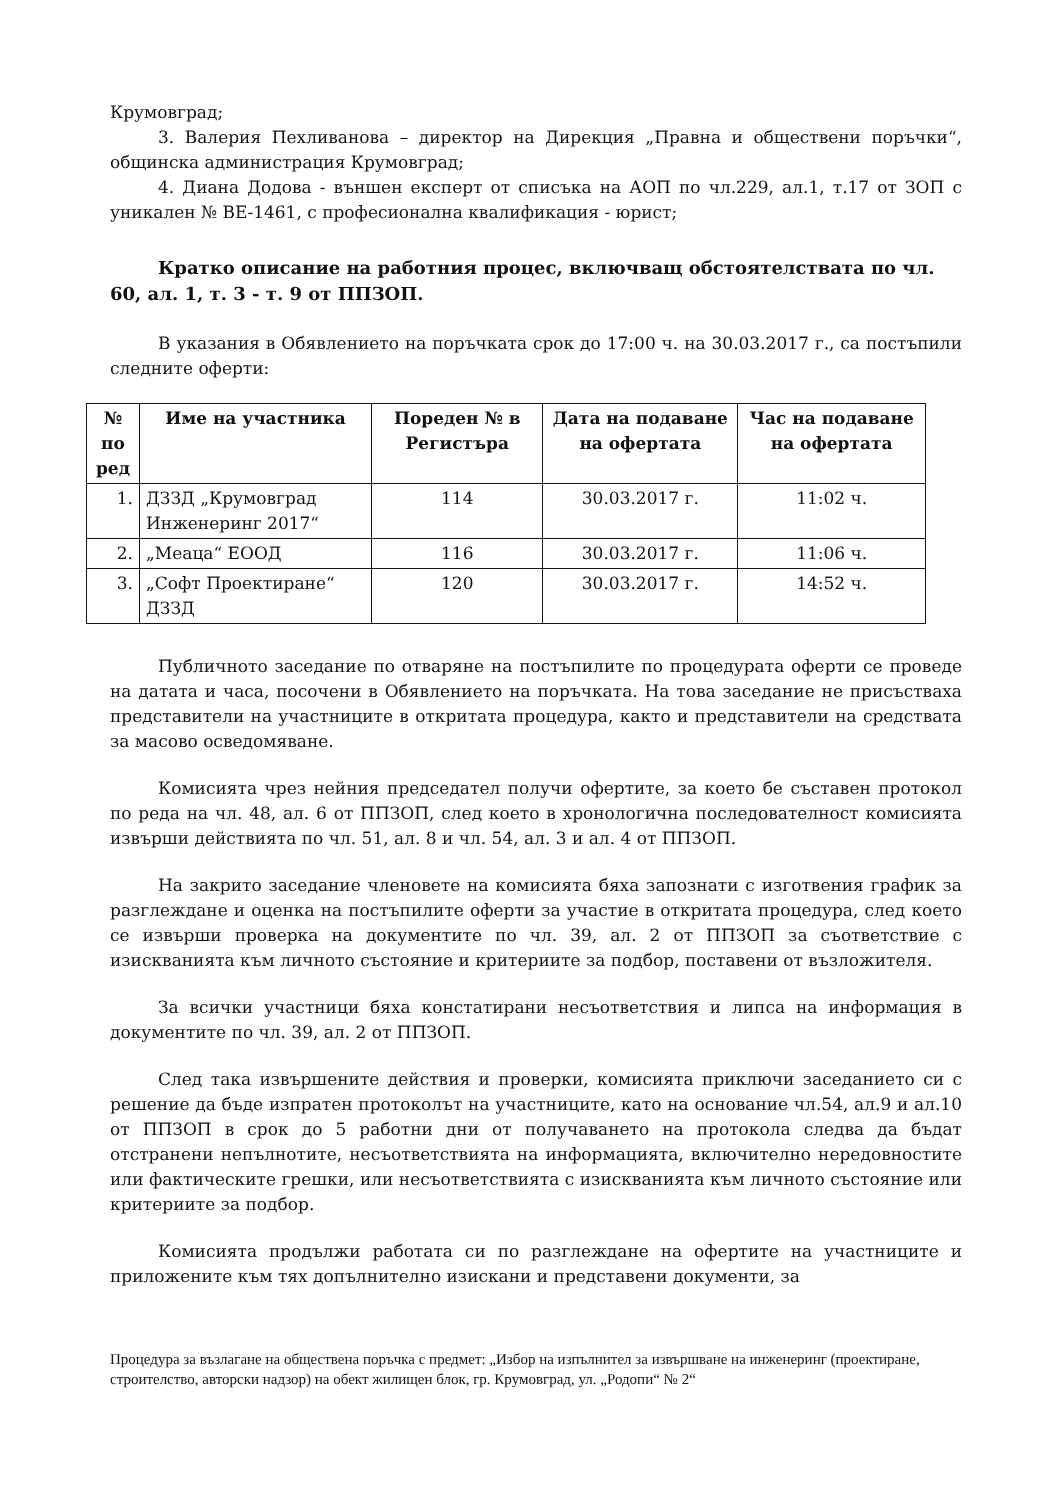Крумовград;
3. Валерия Пехливанова – директор на Дирекция „Правна и обществени поръчки“, общинска администрация Крумовград;
4. Диана Додова - външен експерт от списъка на АОП по чл.229, ал.1, т.17 от ЗОП с уникален № ВЕ-1461, с професионална квалификация - юрист;
Кратко описание на работния процес, включващ обстоятелствата по чл. 60, ал. 1, т. 3 - т. 9 от ППЗОП.
В указания в Обявлението на поръчката срок до 17:00 ч. на 30.03.2017 г., са постъпили следните оферти:
| № по ред | Име на участника | Пореден № в Регистъра | Дата на подаване на офертата | Час на подаване на офертата |
| --- | --- | --- | --- | --- |
| 1. | ДЗЗД „Крумовград Инженеринг 2017“ | 114 | 30.03.2017 г. | 11:02 ч. |
| 2. | „Меаца“ ЕООД | 116 | 30.03.2017 г. | 11:06 ч. |
| 3. | „Софт Проектиране“ ДЗЗД | 120 | 30.03.2017 г. | 14:52 ч. |
Публичното заседание по отваряне на постъпилите по процедурата оферти се проведе на датата и часа, посочени в Обявлението на поръчката. На това заседание не присъстваха представители на участниците в откритата процедура, както и представители на средствата за масово осведомяване.
Комисията чрез нейния председател получи офертите, за което бе съставен протокол по реда на чл. 48, ал. 6 от ППЗОП, след което в хронологична последователност комисията извърши действията по чл. 51, ал. 8 и чл. 54, ал. 3 и ал. 4 от ППЗОП.
На закрито заседание членовете на комисията бяха запознати с изготвения график за разглеждане и оценка на постъпилите оферти за участие в откритата процедура, след което се извърши проверка на документите по чл. 39, ал. 2 от ППЗОП за съответствие с изискванията към личното състояние и критериите за подбор, поставени от възложителя.
За всички участници бяха констатирани несъответствия и липса на информация в документите по чл. 39, ал. 2 от ППЗОП.
След така извършените действия и проверки, комисията приключи заседанието си с решение да бъде изпратен протоколът на участниците, като на основание чл.54, ал.9 и ал.10 от ППЗОП в срок до 5 работни дни от получаването на протокола следва да бъдат отстранени непълнотите, несъответствията на информацията, включително нередовностите или фактическите грешки, или несъответствията с изискванията към личното състояние или критериите за подбор.
Комисията продължи работата си по разглеждане на офертите на участниците и приложените към тях допълнително изискани и представени документи, за
Процедура за възлагане на обществена поръчка с предмет: „Избор на изпълнител за извършване на инженеринг (проектиране, строителство, авторски надзор) на обект жилищен блок, гр. Крумовград, ул. „Родопи“ № 2“